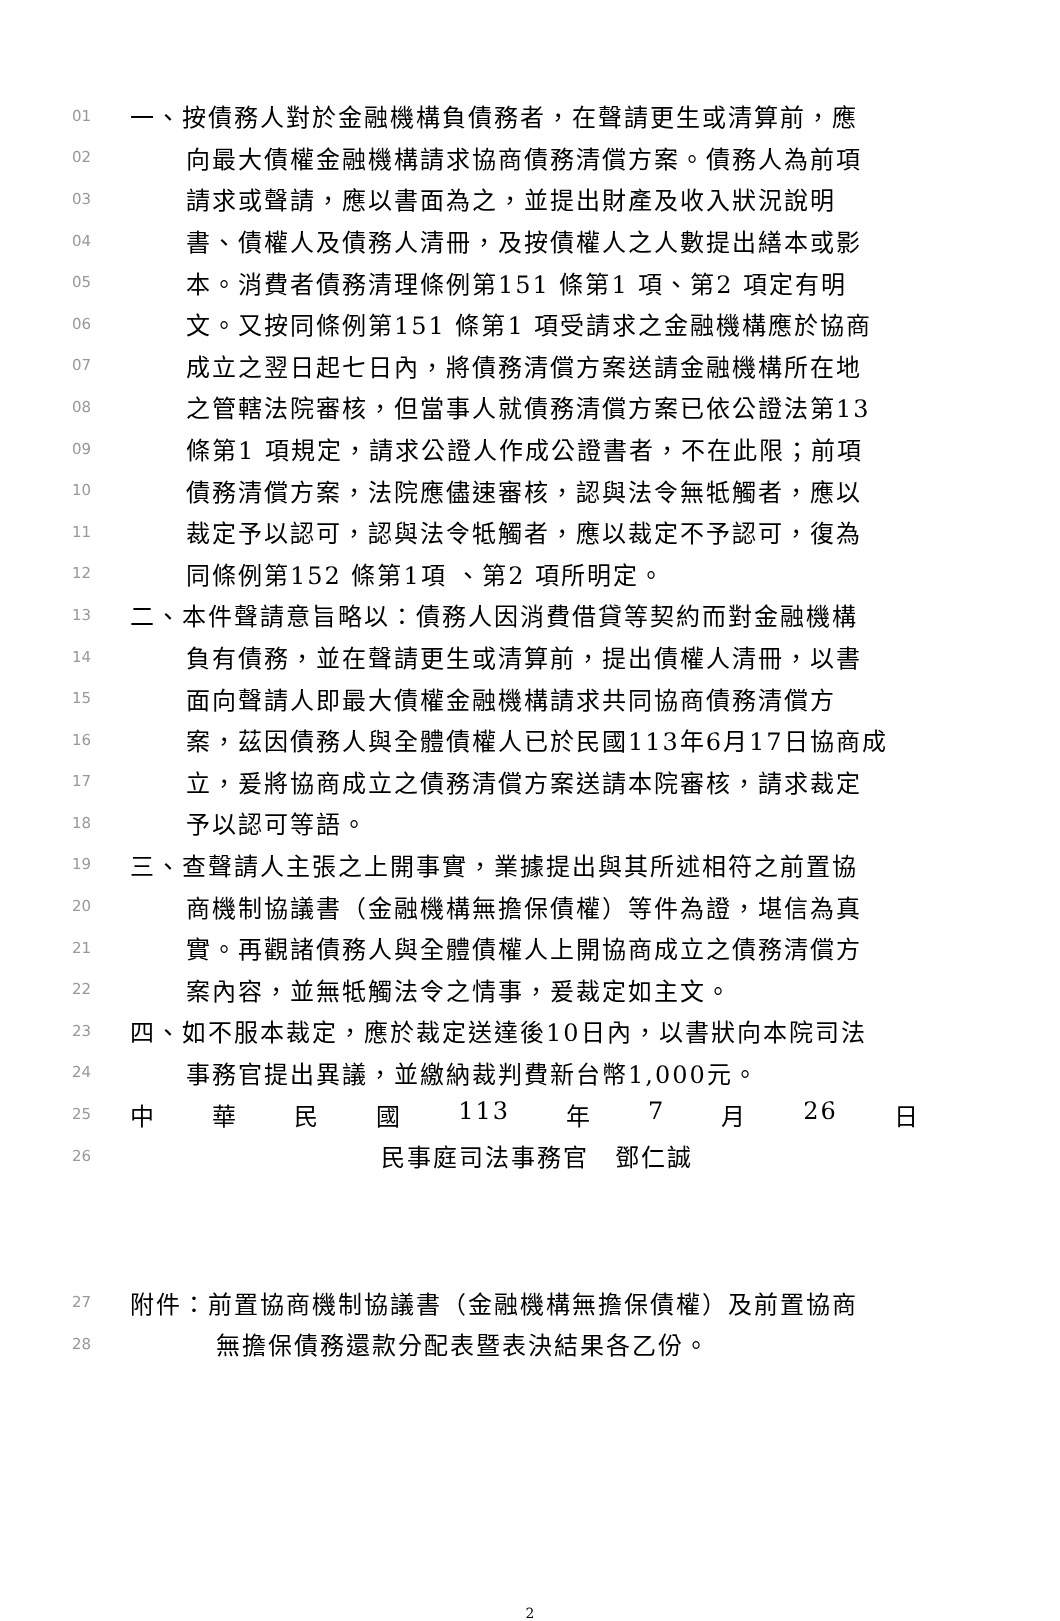01 一、按債務人對於金融機構負債務者，在聲請更生或清算前，應
02 向最大債權金融機構請求協商債務清償方案。債務人為前項
03 請求或聲請，應以書面為之，並提出財產及收入狀況說明
04 書、債權人及債務人清冊，及按債權人之人數提出繕本或影
05 本。消費者債務清理條例第151 條第1 項、第2 項定有明
06 文。又按同條例第151 條第1 項受請求之金融機構應於協商
07 成立之翌日起七日內，將債務清償方案送請金融機構所在地
08 之管轄法院審核，但當事人就債務清償方案已依公證法第13
09 條第1 項規定，請求公證人作成公證書者，不在此限；前項
10 債務清償方案，法院應儘速審核，認與法令無牴觸者，應以
11 裁定予以認可，認與法令牴觸者，應以裁定不予認可，復為
12 同條例第152 條第1項 、第2 項所明定。
13 二、本件聲請意旨略以：債務人因消費借貸等契約而對金融機構
14 負有債務，並在聲請更生或清算前，提出債權人清冊，以書
15 面向聲請人即最大債權金融機構請求共同協商債務清償方
16 案，茲因債務人與全體債權人已於民國113年6月17日協商成
17 立，爰將協商成立之債務清償方案送請本院審核，請求裁定
18 予以認可等語。
19 三、查聲請人主張之上開事實，業據提出與其所述相符之前置協
20 商機制協議書（金融機構無擔保債權）等件為證，堪信為真
21 實。再觀諸債務人與全體債權人上開協商成立之債務清償方
22 案內容，並無牴觸法令之情事，爰裁定如主文。
23 四、如不服本裁定，應於裁定送達後10日內，以書狀向本院司法
24 事務官提出異議，並繳納裁判費新台幣1,000元。
25 中 華 民 國 113 年 7 月 26 日
26 民事庭司法事務官　鄧仁誠
27 附件：前置協商機制協議書（金融機構無擔保債權）及前置協商
28 無擔保債務還款分配表暨表決結果各乙份。
2